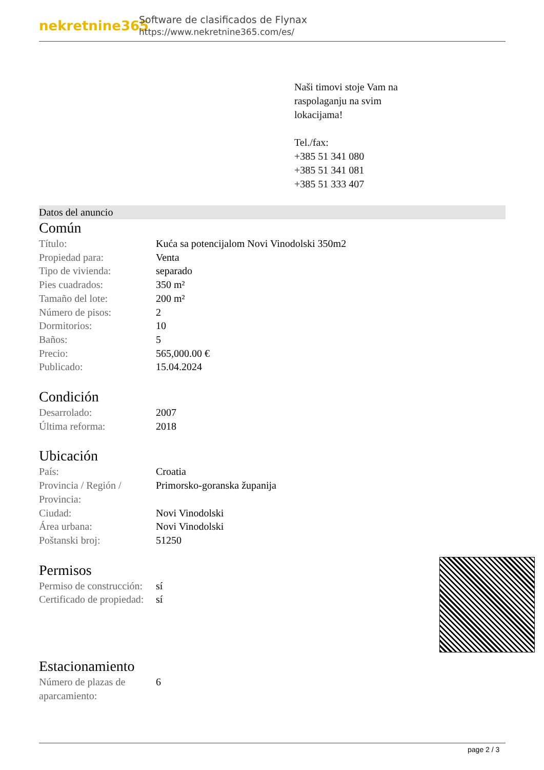nekretnine365
Software de clasificados de Flynax
https://www.nekretnine365.com/es/
Naši timovi stoje Vam na
raspolaganju na svim
lokacijama!
Tel./fax:
+385 51 341 080
+385 51 341 081
+385 51 333 407
Datos del anuncio
Común
| Título: | Kuća sa potencijalom Novi Vinodolski 350m2 |
| Propiedad para: | Venta |
| Tipo de vivienda: | separado |
| Pies cuadrados: | 350 m² |
| Tamaño del lote: | 200 m² |
| Número de pisos: | 2 |
| Dormitorios: | 10 |
| Baños: | 5 |
| Precio: | 565,000.00 € |
| Publicado: | 15.04.2024 |
Condición
| Desarrolado: | 2007 |
| Última reforma: | 2018 |
Ubicación
| País: | Croatia |
| Provincia / Región / Provincia: | Primorsko-goranska županija |
| Ciudad: | Novi Vinodolski |
| Área urbana: | Novi Vinodolski |
| Poštanski broj: | 51250 |
Permisos
| Permiso de construcción: | sí |
| Certificado de propiedad: | sí |
Estacionamiento
| Número de plazas de aparcamiento: | 6 |
page 2 / 3